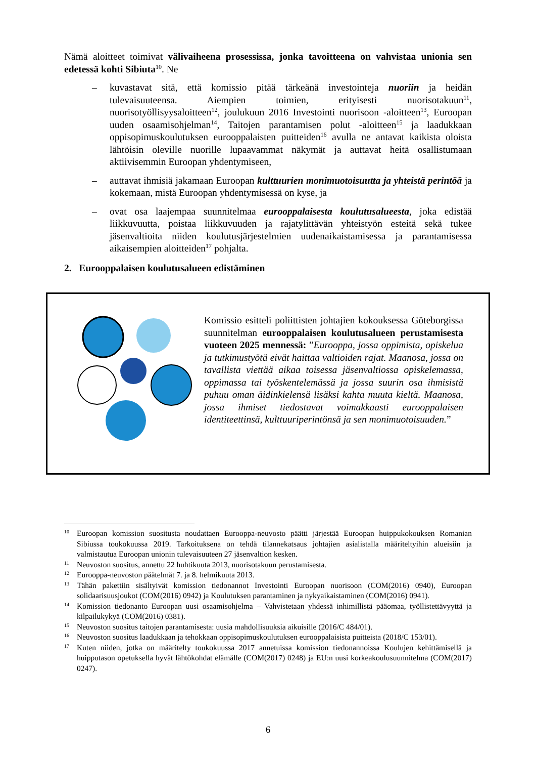Nämä aloitteet toimivat välivaiheena prosessissa, jonka tavoitteena on vahvistaa unionia sen edetessä kohti Sibiuta<sup>10</sup>. Ne
– kuvastavat sitä, että komissio pitää tärkeänä investointeja nuoriin ja heidän tulevaisuuteensa. Aiempien toimien, erityisesti nuorisotakuun<sup>11</sup>, nuorisotyöllisyysaloitteen<sup>12</sup>, joulukuun 2016 Investointi nuorisoon -aloitteen<sup>13</sup>, Euroopan uuden osaamisohjelman<sup>14</sup>, Taitojen parantamisen polut -aloitteen<sup>15</sup> ja laadukkaan oppisopimuskoulutuksen eurooppalaisten puitteiden<sup>16</sup> avulla ne antavat kaikista oloista lähtöisin oleville nuorille lupaavammat näkymät ja auttavat heitä osallistumaan aktiivisemmin Euroopan yhdentymiseen,
– auttavat ihmisiä jakamaan Euroopan kulttuurien monimuotoisuutta ja yhteistä perintöä ja kokemaan, mistä Euroopan yhdentymisessä on kyse, ja
– ovat osa laajempaa suunnitelmaa eurooppalaisesta koulutusalueesta, joka edistää liikkuvuutta, poistaa liikkuvuuden ja rajatylittävän yhteistyön esteitä sekä tukee jäsenvaltioita niiden koulutusjärjestelmien uudenaikaistamisessa ja parantamisessa aikaisempien aloitteiden<sup>17</sup> pohjalta.
2. Eurooppalaisen koulutusalueen edistäminen
Komissio esitteli poliittisten johtajien kokouksessa Göteborgissa suunnitelman eurooppalaisen koulutusalueen perustamisesta vuoteen 2025 mennessä: ”Eurooppa, jossa oppimista, opiskelua ja tutkimustyötä eivät haittaa valtioiden rajat. Maanosa, jossa on tavallista viettää aikaa toisessa jäsenvaltiossa opiskelemassa, oppimassa tai työskentelemässä ja jossa suurin osa ihmisistä puhuu oman äidinkielensä lisäksi kahta muuta kieltä. Maanosa, jossa ihmiset tiedostavat voimakkaasti eurooppalaisen identiteettinsä, kulttuuriperintönsä ja sen monimuotoisuuden.”
<sup>10</sup> Euroopan komission suositusta noudattaen Eurooppa-neuvosto päätti järjestää Euroopan huippukokouksen Romanian Sibiussa toukokuussa 2019. Tarkoituksena on tehdä tilannekatsaus johtajien asialistalla määriteltyihin alueisiin ja valmistautua Euroopan unionin tulevaisuuteen 27 jäsenvaltion kesken.
<sup>11</sup> Neuvoston suositus, annettu 22 huhtikuuta 2013, nuorisotakuun perustamisesta.
<sup>12</sup> Eurooppa-neuvoston päätelmät 7. ja 8. helmikuuta 2013.
<sup>13</sup> Tähän pakettiin sisältyivät komission tiedonannot Investointi Euroopan nuorisoon (COM(2016) 0940), Euroopan solidaarisuusjoukot (COM(2016) 0942) ja Koulutuksen parantaminen ja nykyaikaistaminen (COM(2016) 0941).
<sup>14</sup> Komission tiedonanto Euroopan uusi osaamisohjelma – Vahvistetaan yhdessä inhimillistä pääomaa, työllistettävyyttä ja kilpailukykyä (COM(2016) 0381).
<sup>15</sup> Neuvoston suositus taitojen parantamisesta: uusia mahdollisuuksia aikuisille (2016/C 484/01).
<sup>16</sup> Neuvoston suositus laadukkaan ja tehokkaan oppisopimuskoulutuksen eurooppalaisista puitteista (2018/C 153/01).
<sup>17</sup> Kuten niiden, jotka on määritelty toukokuussa 2017 annetuissa komission tiedonannoissa Koulujen kehittämisellä ja huipputason opetuksella hyvät lähtökohdat elämälle (COM(2017) 0248) ja EU:n uusi korkeakoulusuunnitelma (COM(2017) 0247).
6